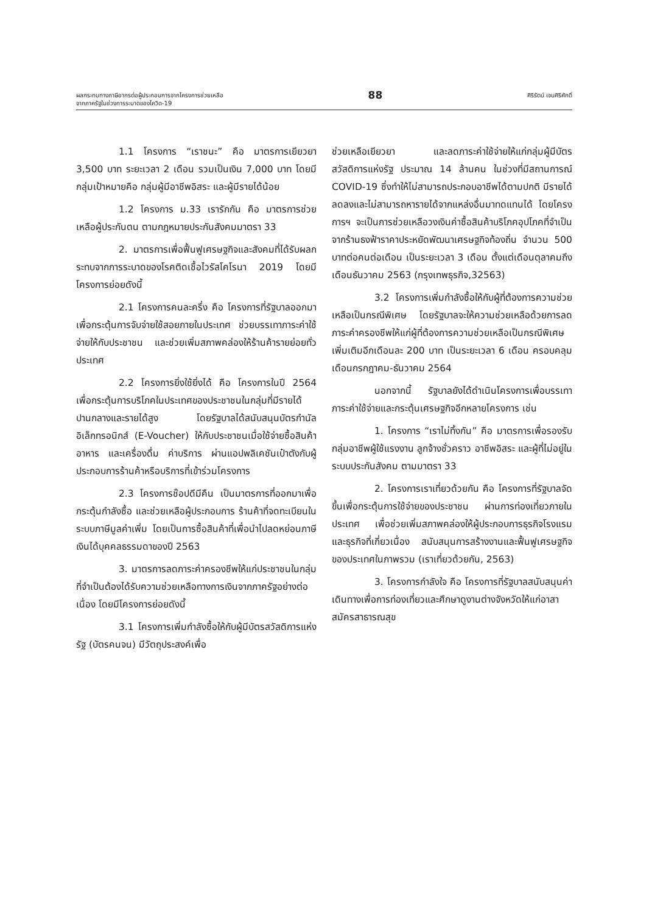ผลกระทบทางภาษีอากรต่อผู้ประกอบการจากโครงการช่วยเหลือ
จากภาครัฐในช่วงการระบาดของโควิด-19
88
ศิริรัตน์ เจนศิริศักดิ์
1.1 โครงการ “เราชนะ” คือ มาตรการเยียวยา 3,500 บาท ระยะเวลา 2 เดือน รวมเป็นเงิน 7,000 บาท โดยมีกลุ่มเป้าหมายคือ กลุ่มผู้มีอาชีพอิสระ และผู้มีรายได้น้อย
1.2 โครงการ ม.33 เรารักกัน คือ มาตรการช่วยเหลือผู้ประกันตน ตามกฎหมายประกันสังคมมาตรา 33
2. มาตรการเพื่อฟื้นฟูเศรษฐกิจและสังคมที่ได้รับผลกระทบจากการระบาดของโรคติดเชื้อไวรัสโคโรนา 2019 โดยมีโครงการย่อยดังนี้
2.1 โครงการคนละครึ่ง คือ โครงการที่รัฐบาลออกมาเพื่อกระตุ้นการจับจ่ายใช้สอยภายในประเทศ ช่วยบรรเทาภาระค่าใช้จ่ายให้กับประชาชน และช่วยเพิ่มสภาพคล่องให้ร้านค้ารายย่อยทั่วประเทศ
2.2 โครงการยิ่งใช้ยิ่งได้ คือ โครงการในปี 2564 เพื่อกระตุ้นการบริโภคในประเทศของประชาชนในกลุ่มที่มีรายได้ปานกลางและรายได้สูง โดยรัฐบาลได้สนับสนุนบัตรกำนัลอิเล็กทรอนิกส์ (E-Voucher) ให้กับประชาชนเมื่อใช้จ่ายซื้อสินค้า อาหาร และเครื่องดื่ม ค่าบริการ ผ่านแอปพลิเคชันเป๋าตังกับผู้ประกอบการร้านค้าหรือบริการที่เข้าร่วมโครงการ
2.3 โครงการช๊อปดีมีคืน เป็นมาตรการที่ออกมาเพื่อกระตุ้นกำลังซื้อ และช่วยเหลือผู้ประกอบการ ร้านค้าที่จดทะเบียนในระบบภาษีมูลค่าเพิ่ม โดยเป็นการซื้อสินค้าที่เพื่อนำไปลดหย่อนภาษีเงินได้บุคคลธรรมดาของปี 2563
3. มาตรการลดภาระค่าครองชีพให้แก่ประชาชนในกลุ่มที่จำเป็นต้องได้รับความช่วยเหลือทางการเงินจากภาครัฐอย่างต่อเนื่อง โดยมีโครงการย่อยดังนี้
3.1 โครงการเพิ่มกำลังซื้อให้กับผู้มีบัตรสวัสดิการแห่งรัฐ (บัตรคนจน) มีวัตถุประสงค์เพื่อ
ช่วยเหลือเยียวยา และลดภาระค่าใช้จ่ายให้แก่กลุ่มผู้มีบัตรสวัสดิการแห่งรัฐ ประมาณ 14 ล้านคน ในช่วงที่มีสถานการณ์ COVID-19 ซึ่งทำให้ไม่สามารถประกอบอาชีพได้ตามปกติ มีรายได้ลดลงและไม่สามารถหารายได้จากแหล่งอื่นมาทดแทนได้ โดยโครงการฯ จะเป็นการช่วยเหลือวงเงินค่าซื้อสินค้าบริโภคอุปโภคที่จำเป็นจากร้านธงฟ้าราคาประหยัดพัฒนาเศรษฐกิจท้องถิ่น จำนวน 500 บาทต่อคนต่อเดือน เป็นระยะเวลา 3 เดือน ตั้งแต่เดือนตุลาคมถึงเดือนธันวาคม 2563 (กรุงเทพธุรกิจ,32563)
3.2 โครงการเพิ่มกำลังซื้อให้กับผู้ที่ต้องการความช่วยเหลือเป็นกรณีพิเศษ โดยรัฐบาลจะให้ความช่วยเหลือด้วยการลดภาระค่าครองชีพให้แก่ผู้ที่ต้องการความช่วยเหลือเป็นกรณีพิเศษเพิ่มเติมอีกเดือนละ 200 บาท เป็นระยะเวลา 6 เดือน ครอบคลุมเดือนกรกฎาคม-ธันวาคม 2564
นอกจากนี้ รัฐบาลยังได้ดำเนินโครงการเพื่อบรรเทาภาระค่าใช้จ่ายและกระตุ้นเศรษฐกิจอีกหลายโครงการ เช่น
1. โครงการ “เราไม่ทิ้งกัน” คือ มาตรการเพื่อรองรับกลุ่มอาชีพผู้ใช้แรงงาน ลูกจ้างชั่วคราว อาชีพอิสระ และผู้ที่ไม่อยู่ในระบบประกันสังคม ตามมาตรา 33
2. โครงการเราเที่ยวด้วยกัน คือ โครงการที่รัฐบาลจัดขึ้นเพื่อกระตุ้นการใช้จ่ายของประชาชน ผ่านการท่องเที่ยวภายในประเทศ เพื่อช่วยเพิ่มสภาพคล่องให้ผู้ประกอบการธุรกิจโรงแรมและธุรกิจที่เกี่ยวเนื่อง สนับสนุนการสร้างงานและฟื้นฟูเศรษฐกิจของประเทศในภาพรวม (เราเที่ยวด้วยกัน, 2563)
3. โครงการกำลังใจ คือ โครงการที่รัฐบาลสนับสนุนค่าเดินทางเพื่อการท่องเที่ยวและศึกษาดูงานต่างจังหวัดให้แก่อาสาสมัครสาธารณสุข